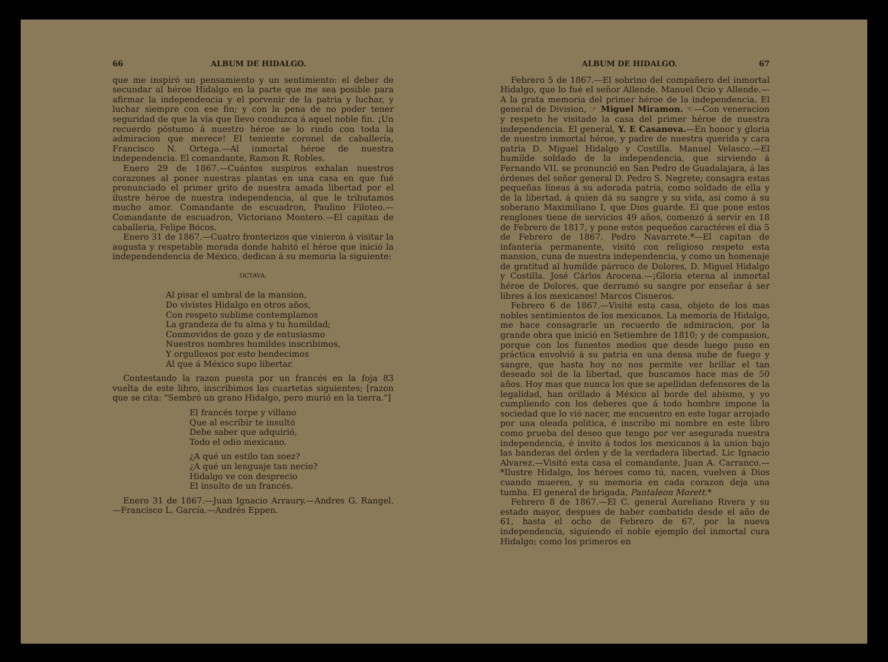66 ALBUM DE HIDALGO.
que me inspiró un pensamiento y un sentimiento: el deber de secundar al héroe Hidalgo en la parte que me sea posible para afirmar la independencia y el porvenir de la patria y luchar, y luchar siempre con ese fin; y con la pena de no poder tener seguridad de que la vía que llevo conduzca á aquel noble fin. ¡Un recuerdo póstumo á nuestro héroe se lo rindo con toda la admiracion que merece! El teniente coronel de caballería, Francisco N. Ortega.—Al inmortal héroe de nuestra independencia. El comandante, Ramon R. Robles.
Enero 29 de 1867.—Cuántos suspiros exhalan nuestros corazones al poner nuestras plantas en una casa en que fué pronunciado el primer grito de nuestra amada libertad por el ilustre héroe de nuestra independencia, al que le tributamos mucho amor. Comandante de escuadron, Paulino Filoteo.—Comandante de escuadron, Victoriano Montero.—El capitan de caballeria, Felipe Bócos.
Enero 31 de 1867.—Cuatro fronterizos que vinieron á visitar la augusta y respetable morada donde habitó el héroe que inició la independendencia de México, dedican á su memoria la siguiente:
OCTAVA.
Al pisar el umbral de la mansion,
Do vivistes Hidalgo en otros años,
Con respeto sublime contemplamos
La grandeza de tu alma y tu humildad;
Conmovidos de gozo y de entusiasmo
Nuestros nombres humildes inscribimos,
Y orgullosos por esto bendecimos
Al que á México supo libertar.
Contestando la razon puesta por un francés en la foja 83 vuelta de este libro, inscribimos las cuartetas siguientes; [razon que se cita: "Sembró un grano Hidalgo, pero murió en la tierra."]
El francés torpe y villano
Que al escribir te insultó
Debe saber que adquirió,
Todo el odio mexicano.
¿A qué un estilo tan soez?
¿A qué un lenguaje tan necio?
Hidalgo ve con desprecio
El insulto de un francés.
Enero 31 de 1867.—Juan Ignacio Arraury.—Andres G. Rangel.—Francisco L. García.—Andrés Eppen.
ALBUM DE HIDALGO. 67
Febrero 5 de 1867.—El sobrino del compañero del inmortal Hidalgo, que lo fué el señor Allende. Manuel Ocio y Allende.—A la grata memoria del primer héroe de la independencia. El general de Division, ☞ Miguel Miramon. ☜—Con veneracion y respeto he visitado la casa del primer héroe de nuestra independencia. El general, Y. E Casanova.—En honor y gloria de nuestro inmortal héroe, y padre de nuestra querida y cara patria D. Miguel Hidalgo y Costilla. Manuel Velasco.—El humilde soldado de la independencia, que sirviendo á Fernando VII. se pronunció en San Pedro de Guadalajara, á las órdenes del señor general D. Pedro S. Negrete; consagra estas pequeñas líneas á su adorada patria, como soldado de ella y de la libertad, á quien dá su sangre y su vida, así como á su soberano Maximiliano I, que Dios guarde. El que pone estos renglones tiene de servicios 49 años, comenzó á servir en 18 de Febrero de 1817, y pone estos pequeños caractéres el dia 5 de Febrero de 1867. Pedro Navarrete.*—El capitan de infantería permanente, visitó con religioso respeto esta mansion, cuna de nuestra independencia, y como un homenaje de gratitud al humilde párroco de Dolores, D. Miguel Hidalgo y Costilla. José Cárlos Arocena.—¡Gloria eterna al inmortal héroe de Dolores, que derramó su sangre por enseñar á ser libres á los mexicanos! Marcos Cisneros.
Febrero 6 de 1867.—Visité esta casa, objeto de los mas nobles sentimientos de los mexicanos. La memoria de Hidalgo, me hace consagrarle un recuerdo de admiracion, por la grande obra que inició en Setiembre de 1810; y de compasion, porque con los funestos medios que desde luego puso en práctica envolvió á su patria en una densa nube de fuego y sangre, que hasta hoy no nos permite ver brillar el tan deseado sol de la libertad, que buscamos hace mas de 50 años. Hoy mas que nunca los que se apellidan defensores de la legalidad, han orillado á México al borde del abismo, y yo cumpliendo con los deberes que á todo hombre impone la sociedad que lo vió nacer, me encuentro en este lugar arrojado por una oleada política, é inscribo mi nombre en este libro como prueba del deseo que tengo por ver asegurada nuestra independencia, é invito á todos los mexicanos á la union bajo las banderas del órden y de la verdadera libertad. Lic Ignacio Alvarez.—Visitó esta casa el comandante, Juan A. Carranco.—*Ilustre Hidalgo, los héroes como tú, nacen, vuelven á Dios cuando mueren, y su memoria en cada corazon deja una tumba. El general de brigada, Pantaleon Morett.*
Febrero 8 de 1867.—El C. general Aureliano Rivera y su estado mayor, despues de haber combatido desde el año de 61, hasta el ocho de Febrero de 67, por la nueva independencia, siguiendo el noble ejemplo del inmortal cura Hidalgo; como los primeros en